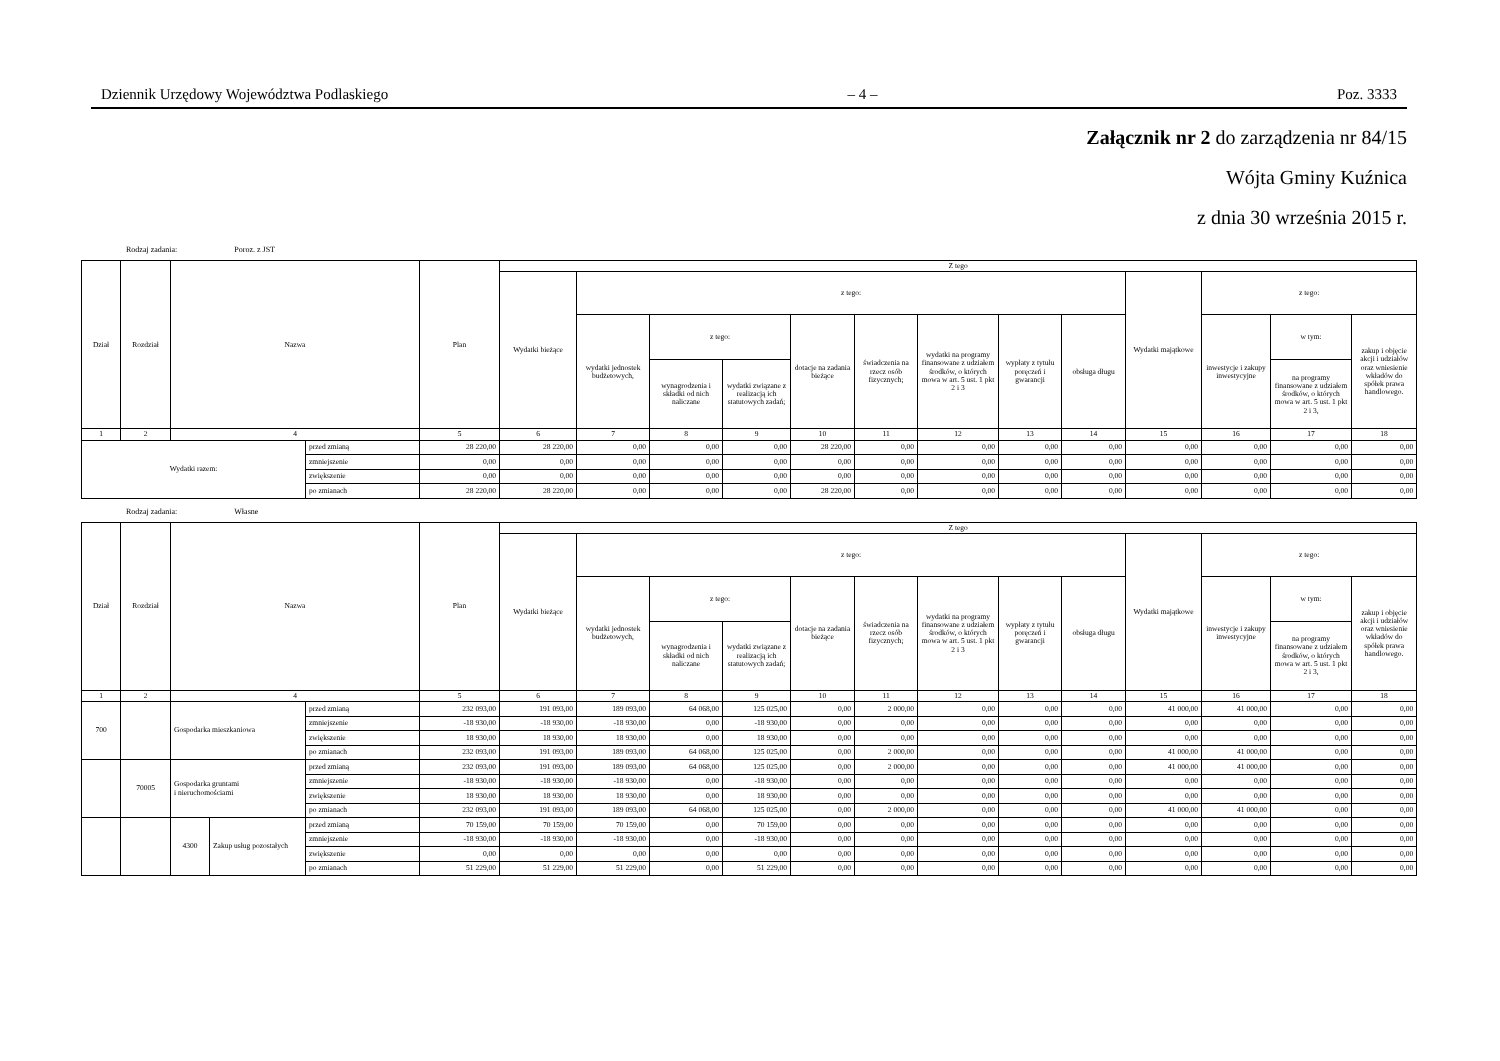Dziennik Urzędowy Województwa Podlaskiego – 4 – Poz. 3333
Załącznik nr 2 do zarządzenia nr 84/15
Wójta Gminy Kuźnica
z dnia 30 września 2015 r.
Rodzaj zadania: Poroz. z JST
| Dział | Rozdział | Nazwa | | Plan | Z tego | | | | | | | | | | | | |
| --- | --- | --- | --- | --- | --- | --- | --- | --- | --- | --- | --- | --- | --- | --- | --- | --- | --- |
| | | | | | Wydatki bieżące | z tego: | | | | | | | | Wydatki majątkowe | z tego: | | |
| | | | | | | wydatki jednostek budżetowych, | z tego: | | dotacje na zadania bieżące | świadczenia na rzecz osób fizycznych; | wydatki na programy finansowane z udziałem środków, o których mowa w art. 5 ust. 1 pkt 2 i 3 | wypłaty z tytułu poręczeń i gwarancji | obsługa długu | | inwestycje i zakupy inwestycyjne | w tym: | zakup i objęcie akcji i udziałów oraz wniesienie wkładów do spółek prawa handlowego. |
| | | | | | | | wynagrodzenia i składki od nich naliczane | wydatki związane z realizacją ich statutowych zadań; | | | | | | | | na programy finansowane z udziałem środków, o których mowa w art. 5 ust. 1 pkt 2 i 3, | |
| 1 | 2 | 4 | | 5 | 6 | 7 | 8 | 9 | 10 | 11 | 12 | 13 | 14 | 15 | 16 | 17 | 18 |
| Wydatki razem: | | | przed zmianą | 28 220,00 | 28 220,00 | 0,00 | 0,00 | 0,00 | 28 220,00 | 0,00 | 0,00 | 0,00 | 0,00 | 0,00 | 0,00 | 0,00 | 0,00 |
| | | | zmniejszenie | 0,00 | 0,00 | 0,00 | 0,00 | 0,00 | 0,00 | 0,00 | 0,00 | 0,00 | 0,00 | 0,00 | 0,00 | 0,00 | 0,00 |
| | | | zwiększenie | 0,00 | 0,00 | 0,00 | 0,00 | 0,00 | 0,00 | 0,00 | 0,00 | 0,00 | 0,00 | 0,00 | 0,00 | 0,00 | 0,00 |
| | | | po zmianach | 28 220,00 | 28 220,00 | 0,00 | 0,00 | 0,00 | 28 220,00 | 0,00 | 0,00 | 0,00 | 0,00 | 0,00 | 0,00 | 0,00 | 0,00 |
Rodzaj zadania: Własne
| Dział | Rozdział | Nazwa | | | Plan | Z tego | | | | | | | | | | | | |
| --- | --- | --- | --- | --- | --- | --- | --- | --- | --- | --- | --- | --- | --- | --- | --- | --- | --- | --- |
| | | | | | | Wydatki bieżące | z tego: | | | | | | | | Wydatki majątkowe | z tego: | | |
| | | | | | | | wydatki jednostek budżetowych, | z tego: | | dotacje na zadania bieżące | świadczenia na rzecz osób fizycznych; | wydatki na programy finansowane z udziałem środków, o których mowa w art. 5 ust. 1 pkt 2 i 3 | wypłaty z tytułu poręczeń i gwarancji | obsługa długu | | inwestycje i zakupy inwestycyjne | w tym: | zakup i objęcie akcji i udziałów oraz wniesienie wkładów do spółek prawa handlowego. |
| | | | | | | | | wynagrodzenia i składki od nich naliczane | wydatki związane z realizacją ich statutowych zadań; | | | | | | | | na programy finansowane z udziałem środków, o których mowa w art. 5 ust. 1 pkt 2 i 3, | |
| 1 | 2 | 4 | | | 5 | 6 | 7 | 8 | 9 | 10 | 11 | 12 | 13 | 14 | 15 | 16 | 17 | 18 |
| 700 | | Gospodarka mieszkaniowa | | przed zmianą | 232 093,00 | 191 093,00 | 189 093,00 | 64 068,00 | 125 025,00 | 0,00 | 2 000,00 | 0,00 | 0,00 | 0,00 | 41 000,00 | 41 000,00 | 0,00 | 0,00 |
| | | | | zmniejszenie | -18 930,00 | -18 930,00 | -18 930,00 | 0,00 | -18 930,00 | 0,00 | 0,00 | 0,00 | 0,00 | 0,00 | 0,00 | 0,00 | 0,00 | 0,00 |
| | | | | zwiększenie | 18 930,00 | 18 930,00 | 18 930,00 | 0,00 | 18 930,00 | 0,00 | 0,00 | 0,00 | 0,00 | 0,00 | 0,00 | 0,00 | 0,00 | 0,00 |
| | | | | po zmianach | 232 093,00 | 191 093,00 | 189 093,00 | 64 068,00 | 125 025,00 | 0,00 | 2 000,00 | 0,00 | 0,00 | 0,00 | 41 000,00 | 41 000,00 | 0,00 | 0,00 |
| | 70005 | Gospodarka gruntami i nieruchomościami | | przed zmianą | 232 093,00 | 191 093,00 | 189 093,00 | 64 068,00 | 125 025,00 | 0,00 | 2 000,00 | 0,00 | 0,00 | 0,00 | 41 000,00 | 41 000,00 | 0,00 | 0,00 |
| | | | | zmniejszenie | -18 930,00 | -18 930,00 | -18 930,00 | 0,00 | -18 930,00 | 0,00 | 0,00 | 0,00 | 0,00 | 0,00 | 0,00 | 0,00 | 0,00 | 0,00 |
| | | | | zwiększenie | 18 930,00 | 18 930,00 | 18 930,00 | 0,00 | 18 930,00 | 0,00 | 0,00 | 0,00 | 0,00 | 0,00 | 0,00 | 0,00 | 0,00 | 0,00 |
| | | | | po zmianach | 232 093,00 | 191 093,00 | 189 093,00 | 64 068,00 | 125 025,00 | 0,00 | 2 000,00 | 0,00 | 0,00 | 0,00 | 41 000,00 | 41 000,00 | 0,00 | 0,00 |
| | | 4300 | Zakup usług pozostałych | przed zmianą | 70 159,00 | 70 159,00 | 70 159,00 | 0,00 | 70 159,00 | 0,00 | 0,00 | 0,00 | 0,00 | 0,00 | 0,00 | 0,00 | 0,00 | 0,00 |
| | | | | zmniejszenie | -18 930,00 | -18 930,00 | -18 930,00 | 0,00 | -18 930,00 | 0,00 | 0,00 | 0,00 | 0,00 | 0,00 | 0,00 | 0,00 | 0,00 | 0,00 |
| | | | | zwiększenie | 0,00 | 0,00 | 0,00 | 0,00 | 0,00 | 0,00 | 0,00 | 0,00 | 0,00 | 0,00 | 0,00 | 0,00 | 0,00 | 0,00 |
| | | | | po zmianach | 51 229,00 | 51 229,00 | 51 229,00 | 0,00 | 51 229,00 | 0,00 | 0,00 | 0,00 | 0,00 | 0,00 | 0,00 | 0,00 | 0,00 | 0,00 |